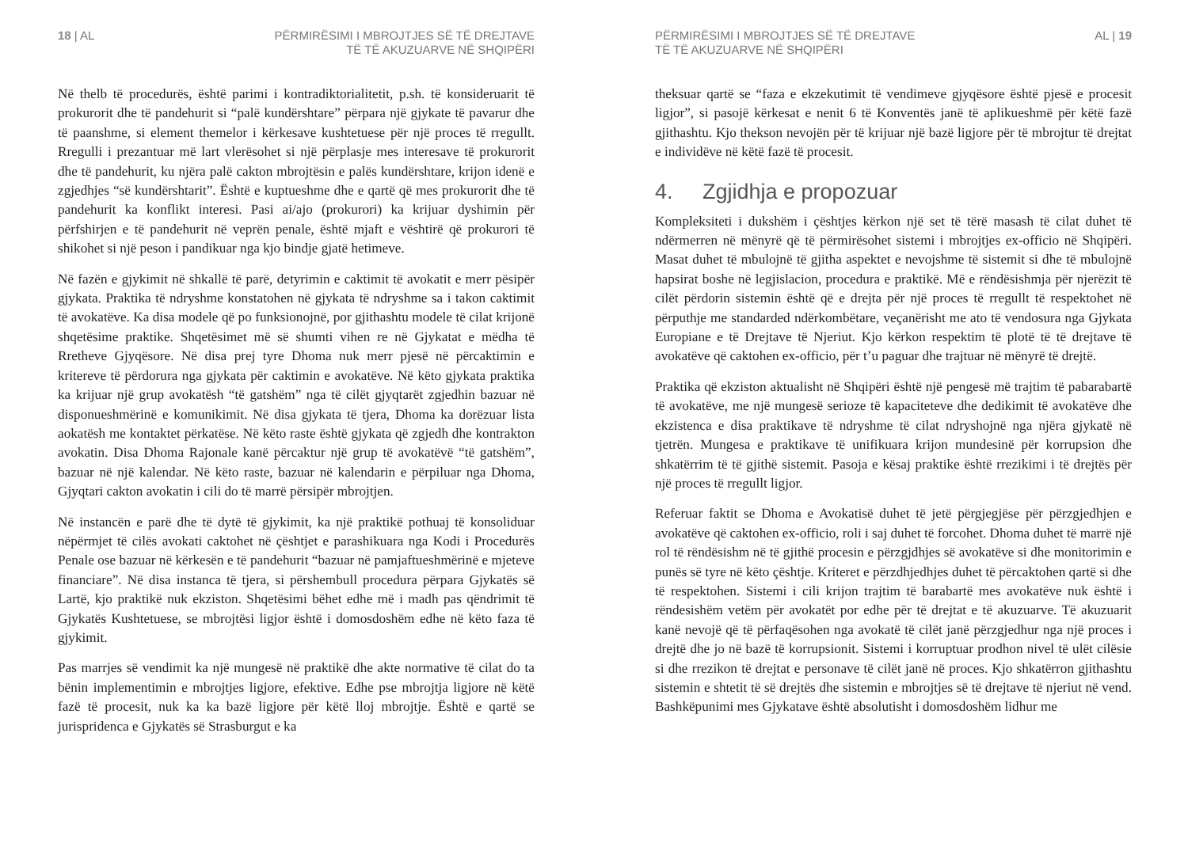18 | AL PËRMIRËSIMI I MBROJTJES SË TË DREJTAVE
TË TË AKUZUARVE NË SHQIPËRI
Në thelb të procedurës, është parimi i kontradiktorialitetit, p.sh. të konsiderua­rit të prokurorit dhe të pandehurit si “palë kundërshtare” përpara një gjykate të pavarur dhe të paanshme, si element themelor i kërkesave kushtetuese për një proces të rregullt. Rregulli i prezantuar më lart vlerësohet si një përplasje mes interesave të prokurorit dhe të pandehurit, ku njëra palë cakton mbrojtësin e palës kundërshtare, krijon idenë e zgjedhjes “së kundërshtarit”. Është e kuptueshme dhe e qartë që mes prokurorit dhe të pandehurit ka konflikt interesi. Pasi ai/ajo (prokurori) ka krijuar dyshimin për përfshirjen e të pandehurit në veprën penale, është mjaft e vështirë që prokurori të shikohet si një peson i pandikuar nga kjo bindje gjatë hetimeve.
Në fazën e gjykimit në shkallë të parë, detyrimin e caktimit të avokatit e merr pësipër gjykata. Praktika të ndryshme konstatohen në gjykata të ndryshme sa i takon caktimit të avokatëve. Ka disa modele që po funksionojnë, por gjithashtu modele të cilat krijonë shqetësime praktike. Shqetësimet më së shumti vihen re në Gjykatat e mëdha të Rretheve Gjyqësore. Në disa prej tyre Dhoma nuk merr pjesë në përcaktimin e kritereve të përdorura nga gjykata për caktimin e avokatëve. Në këto gjykata praktika ka krijuar një grup avokatësh “të gatshëm” nga të cilët gjyqtarët zgjedhin bazuar në disponueshmërinë e komunikimit. Në disa gjykata të tjera, Dhoma ka dorëzuar lista aokatësh me kontaktet përkatëse. Në këto raste është gjykata që zgjedh dhe kontrakton avokatin. Disa Dhoma Rajonale kanë përcaktur një grup të avokatëvë “të gatshëm”, bazuar në një kalendar. Në këto raste, bazuar në kalendarin e përpiluar nga Dhoma, Gjyqtari cakton avokatin i cili do të marrë përsipër mbrojtjen.
Në instancën e parë dhe të dytë të gjykimit, ka një praktikë pothuaj të konsoliduar nëpërmjet të cilës avokati caktohet në çështjet e parashikuara nga Kodi i Procedurës Penale ose bazuar në kërkesën e të pandehurit “bazuar në pamjaftueshmërinë e mjeteve financiare”. Në disa instanca të tjera, si përshembull procedura përpara Gjykatës së Lartë, kjo praktikë nuk ekziston. Shqetësimi bëhet edhe më i madh pas qëndrimit të Gjykatës Kushtetuese, se mbrojtësi ligjor është i domosdoshëm edhe në këto faza të gjykimit.
Pas marrjes së vendimit ka një mungesë në praktikë dhe akte normative të cilat do ta bënin implementimin e mbrojtjes ligjore, efektive. Edhe pse mbrojtja ligjore në këtë fazë të procesit, nuk ka ka bazë ligjore për këtë lloj mbrojtje. Është e qartë se jurispridenca e Gjykatës së Strasburgut e ka
PËRMIRËSIMI I MBROJTJES SË TË DREJTAVE
TË TË AKUZUARVE NË SHQIPËRI AL | 19
theksuar qartë se “faza e ekzekutimit të vendimeve gjyqësore është pjesë e procesit ligjor”, si pasojë kërkesat e nenit 6 të Konventës janë të aplikueshmë për këtë fazë gjithashtu. Kjo thekson nevojën për të krijuar një bazë ligjore për të mbrojtur të drejtat e individëve në këtë fazë të procesit.
4. Zgjidhja e propozuar
Kompleksiteti i dukshëm i çështjes kërkon një set të tërë masash të cilat duhet të ndërmerren në mënyrë që të përmirësohet sistemi i mbrojtjes ex-officio në Shqipëri. Masat duhet të mbulojnë të gjitha aspektet e nevojshme të sistemit si dhe të mbulojnë hapsirat boshe në legjislacion, procedura e praktikë. Më e rëndësishmja për njerëzit të cilët përdorin sistemin është që e drejta për një proces të rregullt të respektohet në përputhje me standarded ndërkombëtare, veçanërisht me ato të vendosura nga Gjykata Europiane e të Drejtave të Njeriut. Kjo kërkon respektim të plotë të të drejtave të avokatëve që caktohen ex-officio, për t’u paguar dhe trajtuar në mënyrë të drejtë.
Praktika që ekziston aktualisht në Shqipëri është një pengesë më trajtim të pabarabartë të avokatëve, me një mungesë serioze të kapaciteteve dhe dedikimit të avokatëve dhe ekzistenca e disa praktikave të ndryshme të cilat ndryshojnë nga njëra gjykatë në tjetrën. Mungesa e praktikave të unifikuara krijon mundesinë për korrupsion dhe shkatërrim të të gjithë sistemit. Pasoja e kësaj praktike është rrezikimi i të drejtës për një proces të rregullt ligjor.
Referuar faktit se Dhoma e Avokatisë duhet të jetë përgjegjëse për përzgjedhjen e avokatëve që caktohen ex-officio, roli i saj duhet të forcohet. Dhoma duhet të marrë një rol të rëndësishm në të gjithë procesin e përzgjdhjes së avokatëve si dhe monitorimin e punës së tyre në këto çështje. Kriteret e përzdhjedhjes duhet të përcaktohen qartë si dhe të respektohen. Sistemi i cili krijon trajtim të barabartë mes avokatëve nuk është i rëndesishëm vetëm për avokatët por edhe për të drejtat e të akuzuarve. Të akuzuarit kanë nevojë që të përfaqësohen nga avokatë të cilët janë përzgjedhur nga një proces i drejtë dhe jo në bazë të korrupsionit. Sistemi i korruptuar prodhon nivel të ulët cilësie si dhe rrezikon të drejtat e personave të cilët janë në proces. Kjo shkatërron gjithashtu sistemin e shtetit të së drejtës dhe sistemin e mbrojtjes së të drejtave të njeriut në vend. Bashkëpunimi mes Gjykatave është absolutisht i domosdoshëm lidhur me